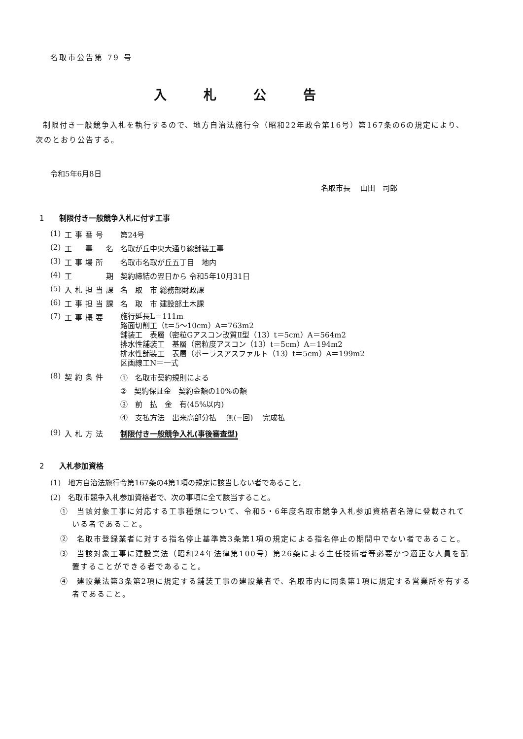名取市公告第 79 号
入札公告
制限付き一般競争入札を執行するので、地方自治法施行令（昭和22年政令第16号）第167条の6の規定により、次のとおり公告する。
令和5年6月8日
名取市長　 山田　司郎
1 制限付き一般競争入札に付す工事
| (1) | 工事番号 | 第24号 |
| (2) | 工 事 名 | 名取が丘中央大通り線舗装工事 |
| (3) | 工事場所 | 名取市名取が丘五丁目 地内 |
| (4) | 工 期 | 契約締結の翌日から 令和5年10月31日 |
| (5) | 入札担当課 | 名 取 市 総務部財政課 |
| (6) | 工事担当課 | 名 取 市 建設部土木課 |
| (7) | 工事概要 | 施行延長L＝111m 路面切削工（t＝5～10cm）A＝763m2 舗装工 表層（密粒Gアスコン改質Ⅱ型（13）t＝5cm）A＝564m2 排水性舗装工 基層（密粒度アスコン（13）t＝5cm）A＝194m2 排水性舗装工 表層（ポーラスアスファルト（13）t＝5cm）A＝199m2 区画線工N＝一式 |
| (8) | 契約条件 | ① 名取市契約規則による ② 契約保証金 契約金額の10%の額 ③ 前 払 金 有(45%以内) ④ 支払方法 出来高部分払 無(−回) 完成払 |
| (9) | 入札方法 | 制限付き一般競争入札(事後審査型) |
2 入札参加資格
(1)　地方自治法施行令第167条の4第1項の規定に該当しない者であること。
(2)　名取市競争入札参加資格者で、次の事項に全て該当すること。
①　当該対象工事に対応する工事種類について、令和5・6年度名取市競争入札参加資格者名簿に登載されている者であること。
②　名取市登録業者に対する指名停止基準第3条第1項の規定による指名停止の期間中でない者であること。
③　当該対象工事に建設業法（昭和24年法律第100号）第26条による主任技術者等必要かつ適正な人員を配置することができる者であること。
④　建設業法第3条第2項に規定する舗装工事の建設業者で、名取市内に同条第1項に規定する営業所を有する者であること。